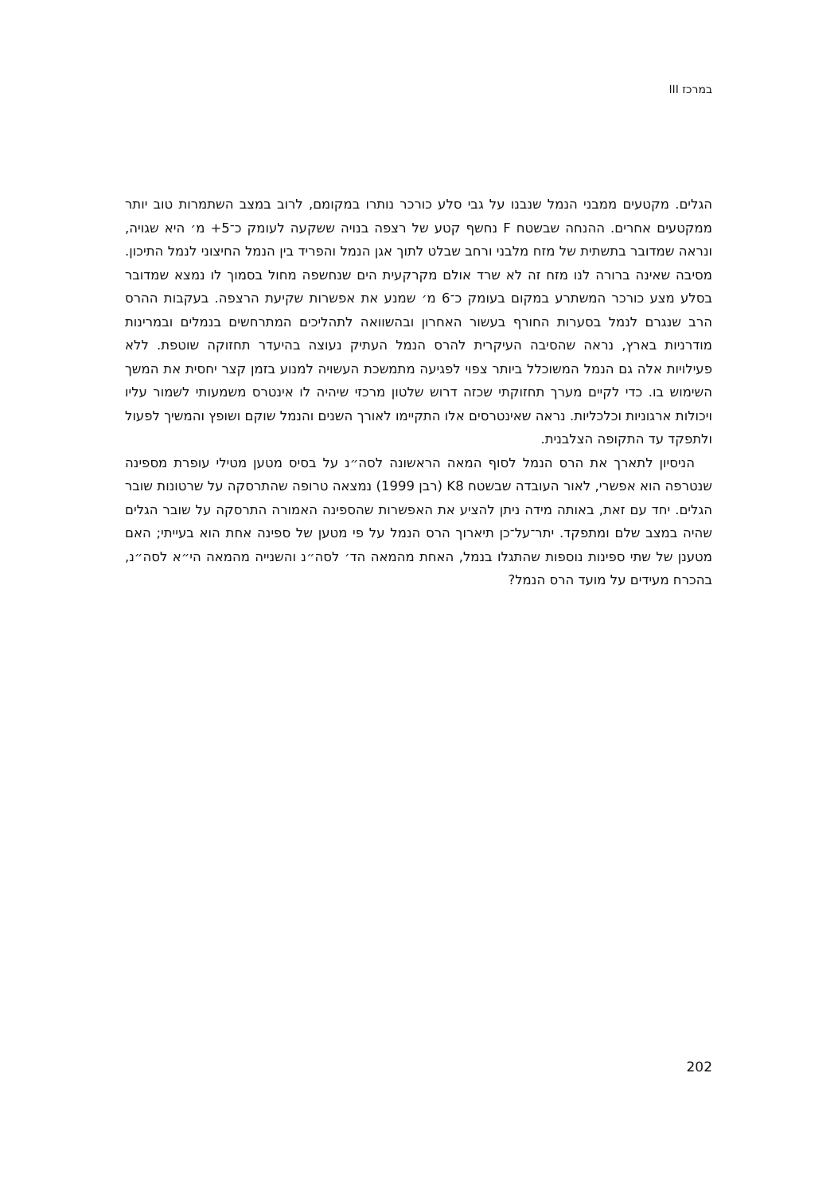במרכז III
הגלים. מקטעים ממבני הנמל שנבנו על גבי סלע כורכר נותרו במקומם, לרוב במצב השתמרות טוב יותר ממקטעים אחרים. ההנחה שבשטח F נחשף קטע של רצפה בנויה ששקעה לעומק כ־5+ מ׳ היא שגויה, ונראה שמדובר בתשתית של מזח מלבני ורחב שבלט לתוך אגן הנמל והפריד בין הנמל החיצוני לנמל התיכון. מסיבה שאינה ברורה לנו מזח זה לא שרד אולם מקרקעית הים שנחשפה מחול בסמוך לו נמצא שמדובר בסלע מצע כורכר המשתרע במקום בעומק כ־6 מ׳ שמנע את אפשרות שקיעת הרצפה. בעקבות ההרס הרב שנגרם לנמל בסערות החורף בעשור האחרון ובהשוואה לתהליכים המתרחשים בנמלים ובמרינות מודרניות בארץ, נראה שהסיבה העיקרית להרס הנמל העתיק נעוצה בהיעדר תחזוקה שוטפת. ללא פעילויות אלה גם הנמל המשוכלל ביותר צפוי לפגיעה מתמשכת העשויה למנוע בזמן קצר יחסית את המשך השימוש בו. כדי לקיים מערך תחזוקתי שכזה דרוש שלטון מרכזי שיהיה לו אינטרס משמעותי לשמור עליו ויכולות ארגוניות וכלכליות. נראה שאינטרסים אלו התקיימו לאורך השנים והנמל שוקם ושופץ והמשיך לפעול ולתפקד עד התקופה הצלבנית.
הניסיון לתארך את הרס הנמל לסוף המאה הראשונה לסה״נ על בסיס מטען מטילי עופרת מספינה שנטרפה הוא אפשרי, לאור העובדה שבשטח K8 (רבן 1999) נמצאה טרופה שהתרסקה על שרטונות שובר הגלים. יחד עם זאת, באותה מידה ניתן להציע את האפשרות שהספינה האמורה התרסקה על שובר הגלים שהיה במצב שלם ומתפקד. יתר־על־כן תיארוך הרס הנמל על פי מטען של ספינה אחת הוא בעייתי; האם מטענן של שתי ספינות נוספות שהתגלו בנמל, האחת מהמאה הד׳ לסה״נ והשנייה מהמאה הי״א לסה״נ, בהכרח מעידים על מועד הרס הנמל?
202